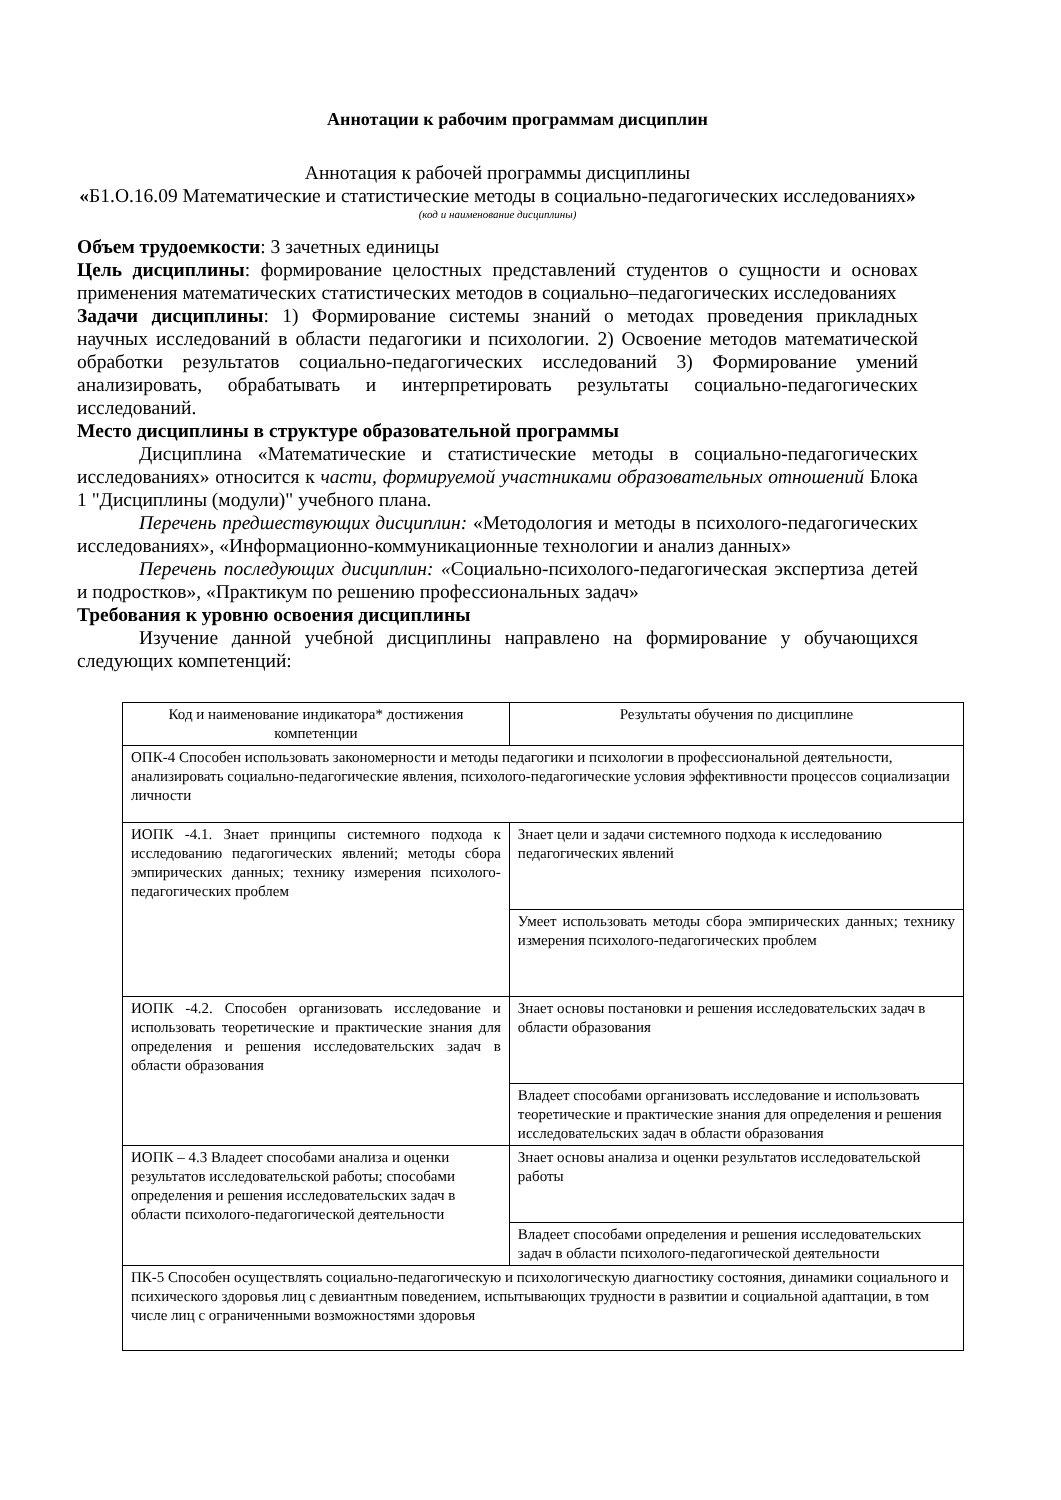Аннотации к рабочим программам дисциплин
Аннотация к рабочей программы дисциплины
«Б1.О.16.09 Математические и статистические методы в социально-педагогических исследованиях»
(код и наименование дисциплины)
Объем трудоемкости: 3 зачетных единицы
Цель дисциплины: формирование целостных представлений студентов о сущности и основах применения математических статистических методов в социально–педагогических исследованиях
Задачи дисциплины: 1) Формирование системы знаний о методах проведения прикладных научных исследований в области педагогики и психологии. 2) Освоение методов математической обработки результатов социально-педагогических исследований 3) Формирование умений анализировать, обрабатывать и интерпретировать результаты социально-педагогических исследований.
Место дисциплины в структуре образовательной программы
Дисциплина «Математические и статистические методы в социально-педагогических исследованиях» относится к части, формируемой участниками образовательных отношений Блока 1 "Дисциплины (модули)" учебного плана.
Перечень предшествующих дисциплин: «Методология и методы в психолого-педагогических исследованиях», «Информационно-коммуникационные технологии и анализ данных»
Перечень последующих дисциплин: «Социально-психолого-педагогическая экспертиза детей и подростков», «Практикум по решению профессиональных задач»
Требования к уровню освоения дисциплины
Изучение данной учебной дисциплины направлено на формирование у обучающихся следующих компетенций:
| Код и наименование индикатора* достижения компетенции | Результаты обучения по дисциплине |
| ОПК-4 Способен использовать закономерности и методы педагогики и психологии в профессиональной деятельности, анализировать социально-педагогические явления, психолого-педагогические условия эффективности процессов социализации личности | |
| ИОПК -4.1. Знает принципы системного подхода к исследованию педагогических явлений; методы сбора эмпирических данных; технику измерения психолого-педагогических проблем | Знает цели и задачи системного подхода к исследованию педагогических явлений |
| | Умеет использовать методы сбора эмпирических данных; технику измерения психолого-педагогических проблем |
| ИОПК -4.2. Способен организовать исследование и использовать теоретические и практические знания для определения и решения исследовательских задач в области образования | Знает основы постановки и решения исследовательских задач в области образования |
| | Владеет способами организовать исследование и использовать теоретические и практические знания для определения и решения исследовательских задач в области образования |
| ИОПК – 4.3 Владеет способами анализа и оценки результатов исследовательской работы; способами определения и решения исследовательских задач в области психолого-педагогической деятельности | Знает основы анализа и оценки результатов исследовательской работы |
| | Владеет способами определения и решения исследовательских задач в области психолого-педагогической деятельности |
| ПК-5 Способен осуществлять социально-педагогическую и психологическую диагностику состояния, динамики социального и психического здоровья лиц с девиантным поведением, испытывающих трудности в развитии и социальной адаптации, в том числе лиц с ограниченными возможностями здоровья | |